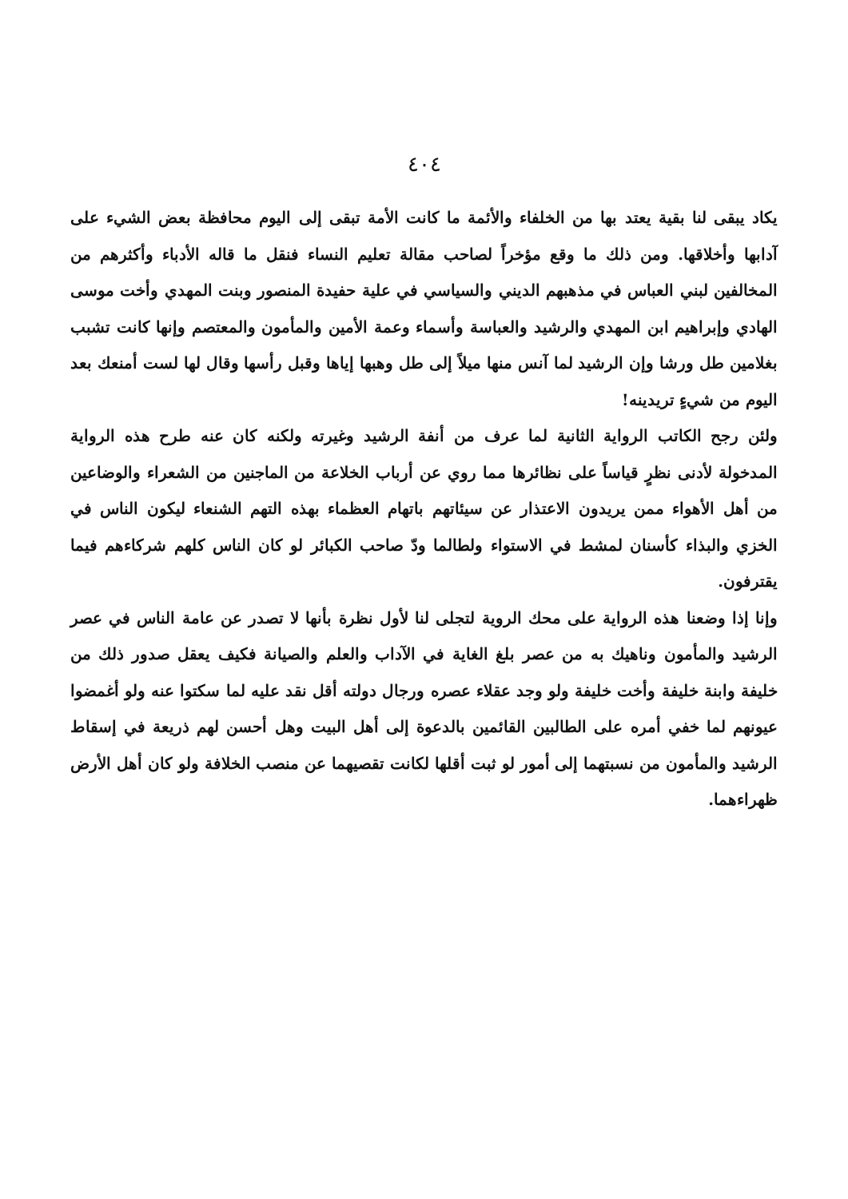٤٠٤
يكاد يبقى لنا بقية يعتد بها من الخلفاء والأئمة ما كانت الأمة تبقى إلى اليوم محافظة بعض الشيء على آدابها وأخلاقها. ومن ذلك ما وقع مؤخراً لصاحب مقالة تعليم النساء فنقل ما قاله الأدباء وأكثرهم من المخالفين لبني العباس في مذهبهم الديني والسياسي في علية حفيدة المنصور وبنت المهدي وأخت موسى الهادي وإبراهيم ابن المهدي والرشيد والعباسة وأسماء وعمة الأمين والمأمون والمعتصم وإنها كانت تشبب بغلامين طل ورشا وإن الرشيد لما آنس منها ميلاً إلى طل وهبها إياها وقبل رأسها وقال لها لست أمنعك بعد اليوم من شيءٍ تريدينه!
ولئن رجح الكاتب الرواية الثانية لما عرف من أنفة الرشيد وغيرته ولكنه كان عنه طرح هذه الرواية المدخولة لأدنى نظرٍ قياساً على نظائرها مما روي عن أرباب الخلاعة من الماجنين من الشعراء والوضاعين من أهل الأهواء ممن يريدون الاعتذار عن سيئاتهم باتهام العظماء بهذه التهم الشنعاء ليكون الناس في الخزي والبذاء كأسنان لمشط في الاستواء ولطالما ودّ صاحب الكبائر لو كان الناس كلهم شركاءهم فيما يقترفون.
وإنا إذا وضعنا هذه الرواية على محك الروية لتجلى لنا لأول نظرة بأنها لا تصدر عن عامة الناس في عصر الرشيد والمأمون وناهيك به من عصر بلغ الغاية في الآداب والعلم والصيانة فكيف يعقل صدور ذلك من خليفة وابنة خليفة وأخت خليفة ولو وجد عقلاء عصره ورجال دولته أقل نقد عليه لما سكتوا عنه ولو أغمضوا عيونهم لما خفي أمره على الطالبين القائمين بالدعوة إلى أهل البيت وهل أحسن لهم ذريعة في إسقاط الرشيد والمأمون من نسبتهما إلى أمور لو ثبت أقلها لكانت تقصيهما عن منصب الخلافة ولو كان أهل الأرض ظهراءهما.